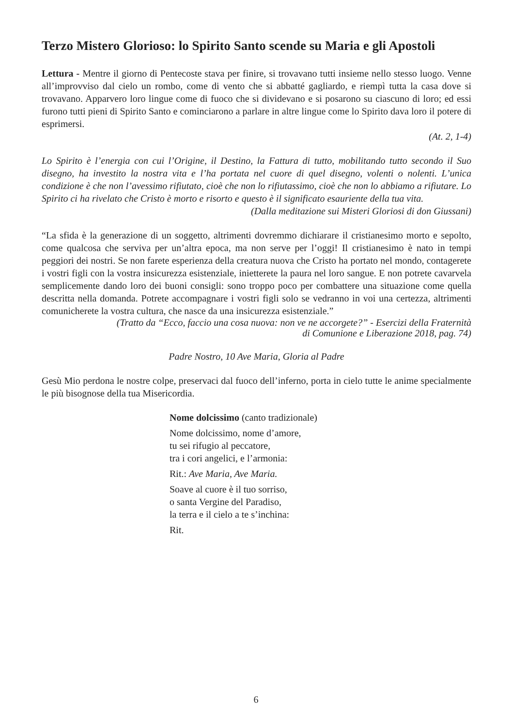Terzo Mistero Glorioso: lo Spirito Santo scende su Maria e gli Apostoli
Lettura - Mentre il giorno di Pentecoste stava per finire, si trovavano tutti insieme nello stesso luogo. Venne all’improvviso dal cielo un rombo, come di vento che si abbatté gagliardo, e riempì tutta la casa dove si trovavano. Apparvero loro lingue come di fuoco che si dividevano e si posarono su ciascuno di loro; ed essi furono tutti pieni di Spirito Santo e cominciarono a parlare in altre lingue come lo Spirito dava loro il potere di esprimersi.
(At. 2, 1-4)
Lo Spirito è l’energia con cui l’Origine, il Destino, la Fattura di tutto, mobilitando tutto secondo il Suo disegno, ha investito la nostra vita e l’ha portata nel cuore di quel disegno, volenti o nolenti. L’unica condizione è che non l’avessimo rifiutato, cioè che non lo rifiutassimo, cioè che non lo abbiamo a rifiutare. Lo Spirito ci ha rivelato che Cristo è morto e risorto e questo è il significato esauriente della tua vita.
(Dalla meditazione sui Misteri Gloriosi di don Giussani)
“La sfida è la generazione di un soggetto, altrimenti dovremmo dichiarare il cristianesimo morto e sepolto, come qualcosa che serviva per un’altra epoca, ma non serve per l’oggi! Il cristianesimo è nato in tempi peggiori dei nostri. Se non farete esperienza della creatura nuova che Cristo ha portato nel mondo, contagerete i vostri figli con la vostra insicurezza esistenziale, inietterete la paura nel loro sangue. E non potrete cavarvela semplicemente dando loro dei buoni consigli: sono troppo poco per combattere una situazione come quella descritta nella domanda. Potrete accompagnare i vostri figli solo se vedranno in voi una certezza, altrimenti comunicherete la vostra cultura, che nasce da una insicurezza esistenziale.”
(Tratto da “Ecco, faccio una cosa nuova: non ve ne accorgete?” - Esercizi della Fraternità
di Comunione e Liberazione 2018, pag. 74)
Padre Nostro, 10 Ave Maria, Gloria al Padre
Gesù Mio perdona le nostre colpe, preservaci dal fuoco dell’inferno, porta in cielo tutte le anime specialmente le più bisognose della tua Misericordia.
Nome dolcissimo (canto tradizionale)
Nome dolcissimo, nome d’amore,
tu sei rifugio al peccatore,
tra i cori angelici, e l’armonia:
Rit.: Ave Maria, Ave Maria.
Soave al cuore è il tuo sorriso,
o santa Vergine del Paradiso,
la terra e il cielo a te s’inchina:
Rit.
6